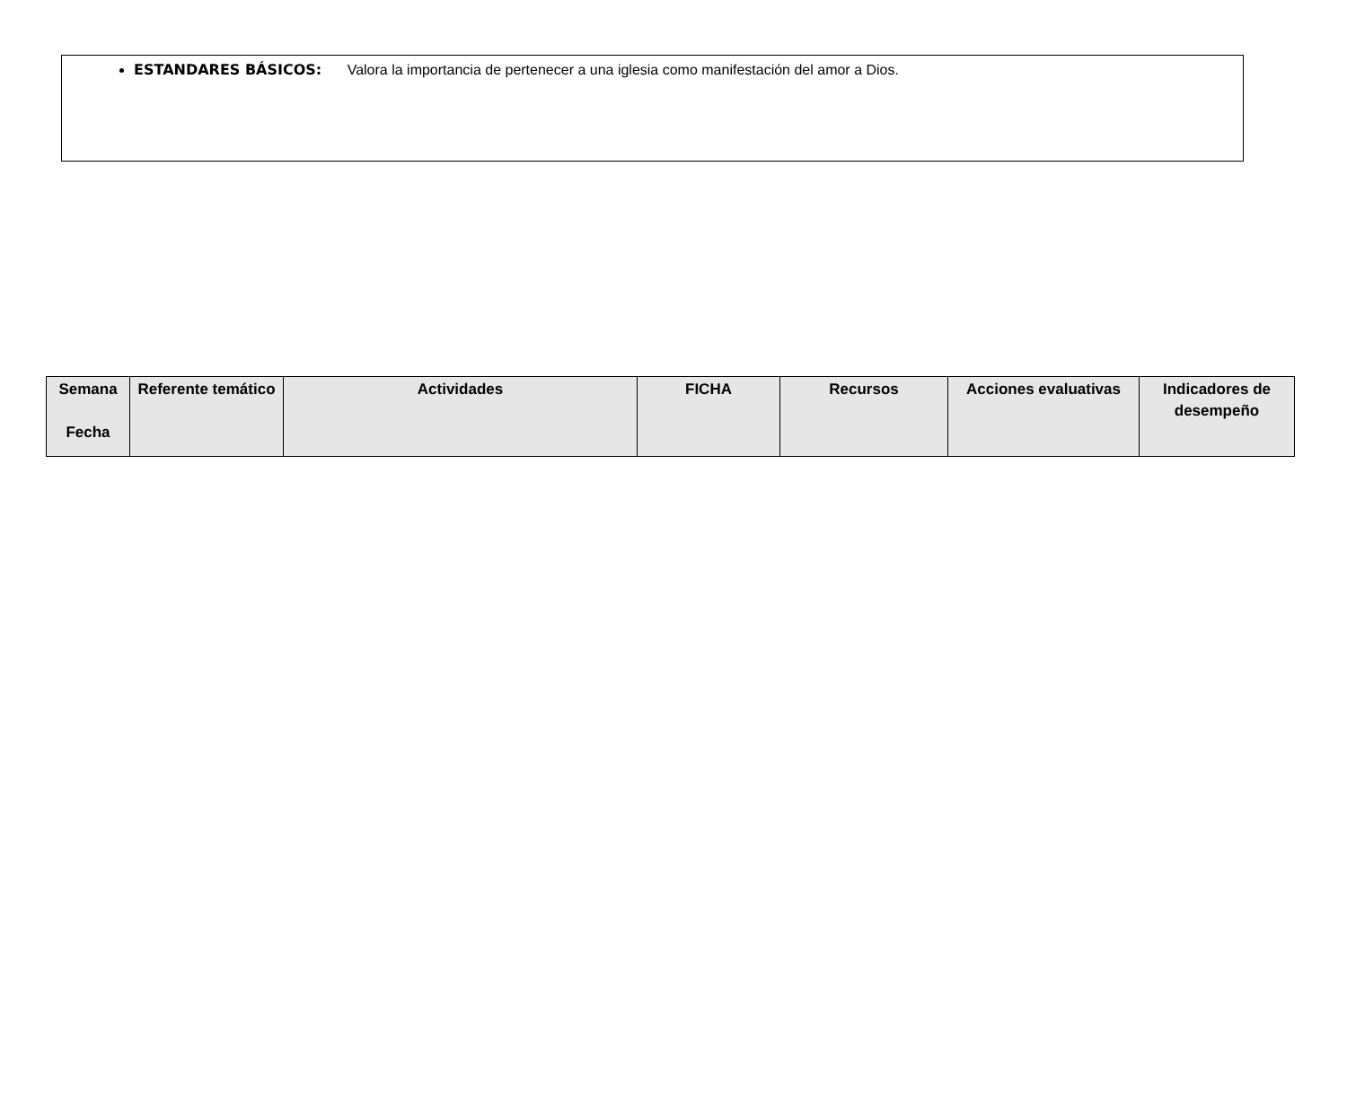ESTANDARES BÁSICOS: Valora la importancia de pertenecer a una iglesia como manifestación del amor a Dios.
| Semana Fecha | Referente temático | Actividades | FICHA | Recursos | Acciones evaluativas | Indicadores de desempeño |
| --- | --- | --- | --- | --- | --- | --- |